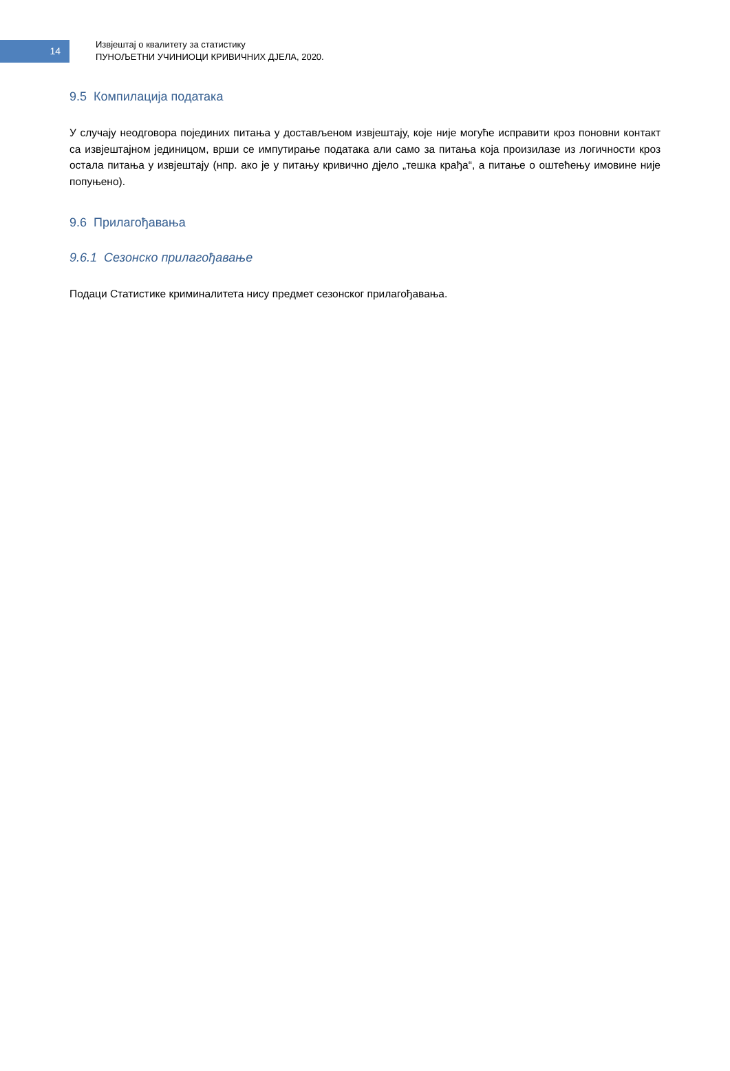14
Извјештај о квалитету за статистику
ПУНОЉЕТНИ УЧИНИОЦИ КРИВИЧНИХ ДЈЕЛА, 2020.
9.5 Компилација података
У случају неодговора појединих питања у достављеном извјештају, које није могуће исправити кроз поновни контакт са извјештајном јединицом, врши се импутирање података али само за питања која произилазе из логичности кроз остала питања у извјештају (нпр. ако је у питању кривично дјело „тешка крађа“, а питање о оштећењу имовине није попуњено).
9.6 Прилагођавања
9.6.1 Сезонско прилагођавање
Подаци Статистике криминалитета нису предмет сезонског прилагођавања.